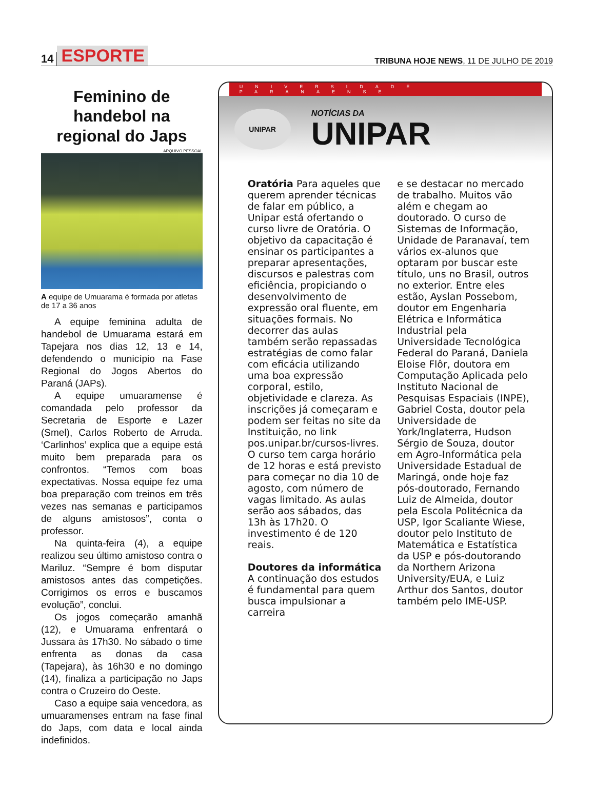14 ESPORTE
TRIBUNA HOJE NEWS, 11 DE JULHO DE 2019
Feminino de handebol na regional do Japs
ARQUIVO PESSOAL
A equipe de Umuarama é formada por atletas de 17 a 36 anos
A equipe feminina adulta de handebol de Umuarama estará em Tapejara nos dias 12, 13 e 14, defendendo o município na Fase Regional do Jogos Abertos do Paraná (JAPs).
A equipe umuaramense é comandada pelo professor da Secretaria de Esporte e Lazer (Smel), Carlos Roberto de Arruda. ‘Carlinhos’ explica que a equipe está muito bem preparada para os confrontos. “Temos com boas expectativas. Nossa equipe fez uma boa preparação com treinos em três vezes nas semanas e participamos de alguns amistosos”, conta o professor.
Na quinta-feira (4), a equipe realizou seu último amistoso contra o Mariluz. “Sempre é bom disputar amistosos antes das competições. Corrigimos os erros e buscamos evolução”, conclui.
Os jogos começarão amanhã (12), e Umuarama enfrentará o Jussara às 17h30. No sábado o time enfrenta as donas da casa (Tapejara), às 16h30 e no domingo (14), finaliza a participação no Japs contra o Cruzeiro do Oeste.
Caso a equipe saia vencedora, as umuaramenses entram na fase final do Japs, com data e local ainda indefinidos.
UNIVERSIDADE PARANAENSE
UNIPAR
NOTÍCIAS DA
UNIPAR
Oratória Para aqueles que querem aprender técnicas de falar em público, a Unipar está ofertando o curso livre de Oratória. O objetivo da capacitação é ensinar os participantes a preparar apresentações, discursos e palestras com eficiência, propiciando o desenvolvimento de expressão oral fluente, em situações formais. No decorrer das aulas também serão repassadas estratégias de como falar com eficácia utilizando uma boa expressão corporal, estilo, objetividade e clareza. As inscrições já começaram e podem ser feitas no site da Instituição, no link pos.unipar.br/cursos-livres. O curso tem carga horário de 12 horas e está previsto para começar no dia 10 de agosto, com número de vagas limitado. As aulas serão aos sábados, das 13h às 17h20. O investimento é de 120 reais.
Doutores da informática A continuação dos estudos é fundamental para quem busca impulsionar a carreira
e se destacar no mercado de trabalho. Muitos vão além e chegam ao doutorado. O curso de Sistemas de Informação, Unidade de Paranavaí, tem vários ex-alunos que optaram por buscar este título, uns no Brasil, outros no exterior. Entre eles estão, Ayslan Possebom, doutor em Engenharia Elétrica e Informática Industrial pela Universidade Tecnológica Federal do Paraná, Daniela Eloise Flôr, doutora em Computação Aplicada pelo Instituto Nacional de Pesquisas Espaciais (INPE), Gabriel Costa, doutor pela Universidade de York/Inglaterra, Hudson Sérgio de Souza, doutor em Agro-Informática pela Universidade Estadual de Maringá, onde hoje faz pós-doutorado, Fernando Luiz de Almeida, doutor pela Escola Politécnica da USP, Igor Scaliante Wiese, doutor pelo Instituto de Matemática e Estatística da USP e pós-doutorando da Northern Arizona University/EUA, e Luiz Arthur dos Santos, doutor também pelo IME-USP.